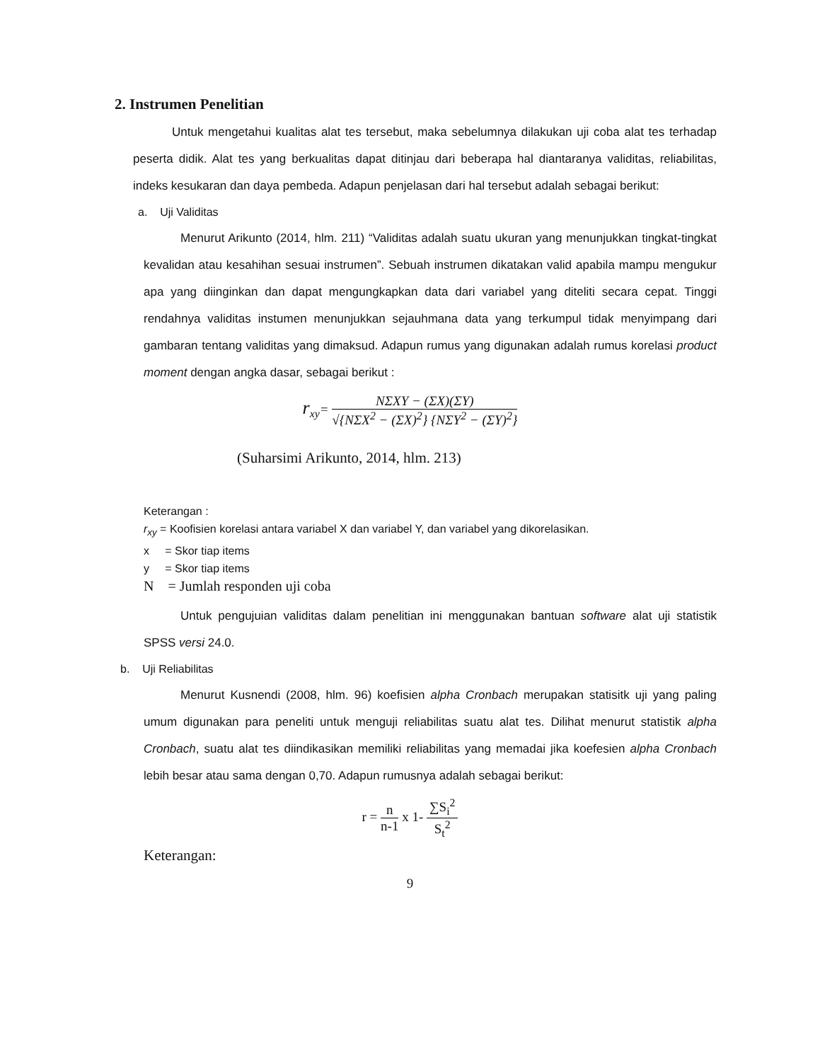2. Instrumen Penelitian
Untuk mengetahui kualitas alat tes tersebut, maka sebelumnya dilakukan uji coba alat tes terhadap peserta didik. Alat tes yang berkualitas dapat ditinjau dari beberapa hal diantaranya validitas, reliabilitas, indeks kesukaran dan daya pembeda. Adapun penjelasan dari hal tersebut adalah sebagai berikut:
a. Uji Validitas
Menurut Arikunto (2014, hlm. 211) “Validitas adalah suatu ukuran yang menunjukkan tingkat-tingkat kevalidan atau kesahihan sesuai instrumen”. Sebuah instrumen dikatakan valid apabila mampu mengukur apa yang diinginkan dan dapat mengungkapkan data dari variabel yang diteliti secara cepat. Tinggi rendahnya validitas instumen menunjukkan sejauhmana data yang terkumpul tidak menyimpang dari gambaran tentang validitas yang dimaksud. Adapun rumus yang digunakan adalah rumus korelasi product moment dengan angka dasar, sebagai berikut :
r<sub>xy</sub>=
NΣXY − (ΣX)(ΣY)
√{NΣX<sup>2</sup> − (ΣX)<sup>2</sup>} {NΣY<sup>2</sup> − (ΣY)<sup>2</sup>}
(Suharsimi Arikunto, 2014, hlm. 213)
Keterangan :
r<sub>xy</sub> = Koofisien korelasi antara variabel X dan variabel Y, dan variabel yang dikorelasikan.
x = Skor tiap items
y = Skor tiap items
N = Jumlah responden uji coba
Untuk pengujuian validitas dalam penelitian ini menggunakan bantuan software alat uji statistik SPSS versi 24.0.
b. Uji Reliabilitas
Menurut Kusnendi (2008, hlm. 96) koefisien alpha Cronbach merupakan statisitk uji yang paling umum digunakan para peneliti untuk menguji reliabilitas suatu alat tes. Dilihat menurut statistik alpha Cronbach, suatu alat tes diindikasikan memiliki reliabilitas yang memadai jika koefesien alpha Cronbach lebih besar atau sama dengan 0,70. Adapun rumusnya adalah sebagai berikut:
r =
n
n-1
x 1-
∑S<sub>i</sub><sup>2</sup>
S<sub>t</sub><sup>2</sup>
Keterangan:
9